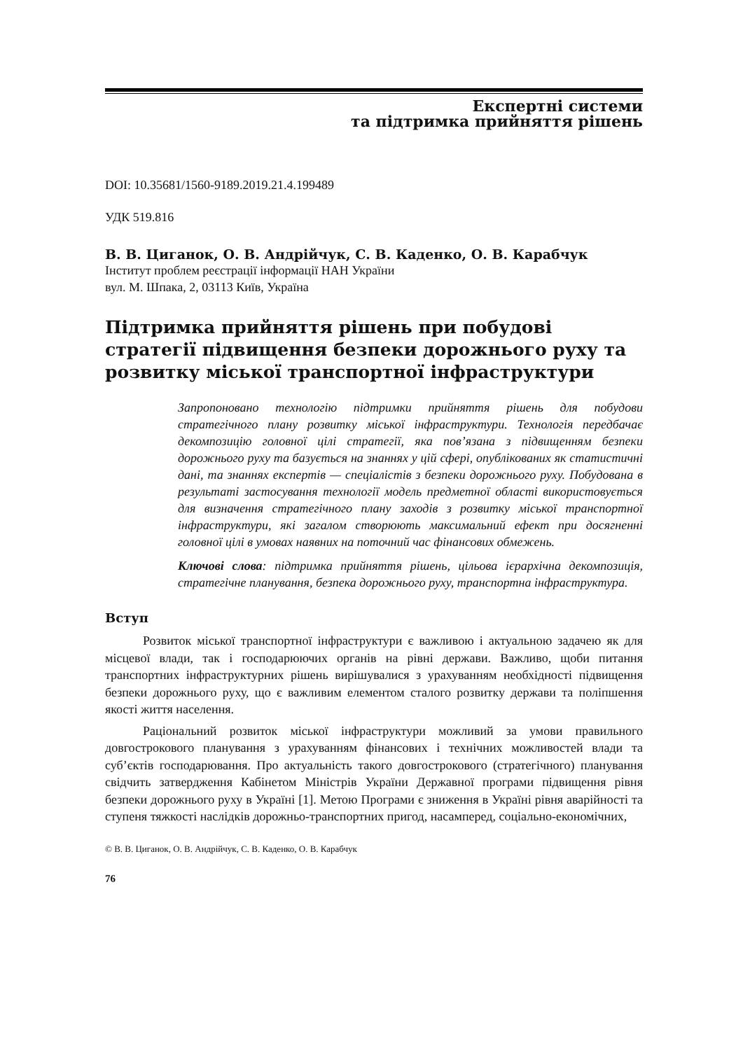Експертні системи
та підтримка прийняття рішень
DOI: 10.35681/1560-9189.2019.21.4.199489
УДК 519.816
В. В. Циганок, О. В. Андрійчук, С. В. Каденко, О. В. Карабчук
Інститут проблем реєстрації інформації НАН України
вул. М. Шпака, 2, 03113 Київ, Україна
Підтримка прийняття рішень при побудові стратегії підвищення безпеки дорожнього руху та розвитку міської транспортної інфраструктури
Запропоновано технологію підтримки прийняття рішень для побудови стратегічного плану розвитку міської інфраструктури. Технологія передбачає декомпозицію головної цілі стратегії, яка пов’язана з підвищенням безпеки дорожнього руху та базується на знаннях у цій сфері, опублікованих як статистичні дані, та знаннях експертів — спеціалістів з безпеки дорожнього руху. Побудована в результаті застосування технології модель предметної області використовується для визначення стратегічного плану заходів з розвитку міської транспортної інфраструктури, які загалом створюють максимальний ефект при досягненні головної цілі в умовах наявних на поточний час фінансових обмежень.
Ключові слова: підтримка прийняття рішень, цільова ієрархічна декомпозиція, стратегічне планування, безпека дорожнього руху, транспортна інфраструктура.
Вступ
Розвиток міської транспортної інфраструктури є важливою і актуальною задачею як для місцевої влади, так і господарюючих органів на рівні держави. Важливо, щоби питання транспортних інфраструктурних рішень вирішувалися з урахуванням необхідності підвищення безпеки дорожнього руху, що є важливим елементом сталого розвитку держави та поліпшення якості життя населення.
Раціональний розвиток міської інфраструктури можливий за умови правильного довгострокового планування з урахуванням фінансових і технічних можливостей влади та суб’єктів господарювання. Про актуальність такого довгострокового (стратегічного) планування свідчить затвердження Кабінетом Міністрів України Державної програми підвищення рівня безпеки дорожнього руху в Україні [1]. Метою Програми є зниження в Україні рівня аварійності та ступеня тяжкості наслідків дорожньо-транспортних пригод, насамперед, соціально-економічних,
© В. В. Циганок, О. В. Андрійчук, С. В. Каденко, О. В. Карабчук
76